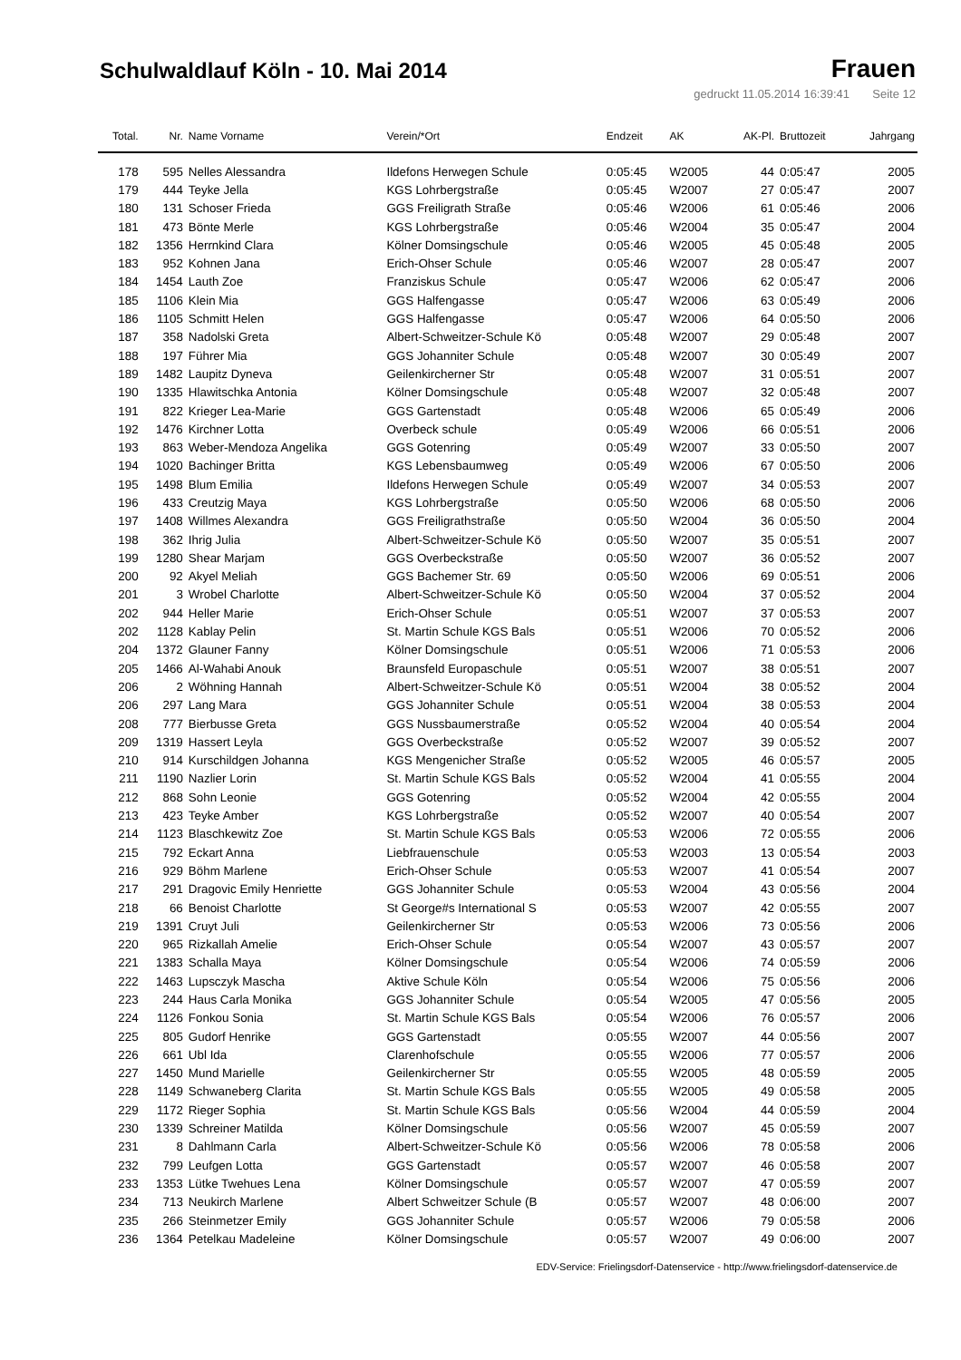Schulwaldlauf Köln - 10. Mai 2014
Frauen
gedruckt 11.05.2014 16:39:41 Seite 12
| Total. | Nr. | Name Vorname | Verein/*Ort | Endzeit | AK | AK-Pl. | Bruttozeit | Jahrgang |
| --- | --- | --- | --- | --- | --- | --- | --- | --- |
| 178 | 595 | Nelles Alessandra | Ildefons Herwegen Schule | 0:05:45 | W2005 | 44 | 0:05:47 | 2005 |
| 179 | 444 | Teyke Jella | KGS Lohrbergstraße | 0:05:45 | W2007 | 27 | 0:05:47 | 2007 |
| 180 | 131 | Schoser Frieda | GGS Freiligrath Straße | 0:05:46 | W2006 | 61 | 0:05:46 | 2006 |
| 181 | 473 | Bönte Merle | KGS Lohrbergstraße | 0:05:46 | W2004 | 35 | 0:05:47 | 2004 |
| 182 | 1356 | Herrnkind Clara | Kölner Domsingschule | 0:05:46 | W2005 | 45 | 0:05:48 | 2005 |
| 183 | 952 | Kohnen Jana | Erich-Ohser Schule | 0:05:46 | W2007 | 28 | 0:05:47 | 2007 |
| 184 | 1454 | Lauth Zoe | Franziskus Schule | 0:05:47 | W2006 | 62 | 0:05:47 | 2006 |
| 185 | 1106 | Klein Mia | GGS Halfengasse | 0:05:47 | W2006 | 63 | 0:05:49 | 2006 |
| 186 | 1105 | Schmitt Helen | GGS Halfengasse | 0:05:47 | W2006 | 64 | 0:05:50 | 2006 |
| 187 | 358 | Nadolski Greta | Albert-Schweitzer-Schule Kö | 0:05:48 | W2007 | 29 | 0:05:48 | 2007 |
| 188 | 197 | Führer Mia | GGS Johanniter Schule | 0:05:48 | W2007 | 30 | 0:05:49 | 2007 |
| 189 | 1482 | Laupitz Dyneva | Geilenkircherner Str | 0:05:48 | W2007 | 31 | 0:05:51 | 2007 |
| 190 | 1335 | Hlawitschka Antonia | Kölner Domsingschule | 0:05:48 | W2007 | 32 | 0:05:48 | 2007 |
| 191 | 822 | Krieger Lea-Marie | GGS Gartenstadt | 0:05:48 | W2006 | 65 | 0:05:49 | 2006 |
| 192 | 1476 | Kirchner Lotta | Overbeck schule | 0:05:49 | W2006 | 66 | 0:05:51 | 2006 |
| 193 | 863 | Weber-Mendoza Angelika | GGS Gotenring | 0:05:49 | W2007 | 33 | 0:05:50 | 2007 |
| 194 | 1020 | Bachinger Britta | KGS Lebensbaumweg | 0:05:49 | W2006 | 67 | 0:05:50 | 2006 |
| 195 | 1498 | Blum Emilia | Ildefons Herwegen Schule | 0:05:49 | W2007 | 34 | 0:05:53 | 2007 |
| 196 | 433 | Creutzig Maya | KGS Lohrbergstraße | 0:05:50 | W2006 | 68 | 0:05:50 | 2006 |
| 197 | 1408 | Willmes Alexandra | GGS Freiligrathstraße | 0:05:50 | W2004 | 36 | 0:05:50 | 2004 |
| 198 | 362 | Ihrig Julia | Albert-Schweitzer-Schule Kö | 0:05:50 | W2007 | 35 | 0:05:51 | 2007 |
| 199 | 1280 | Shear Marjam | GGS Overbeckstraße | 0:05:50 | W2007 | 36 | 0:05:52 | 2007 |
| 200 | 92 | Akyel Meliah | GGS Bachemer Str. 69 | 0:05:50 | W2006 | 69 | 0:05:51 | 2006 |
| 201 | 3 | Wrobel Charlotte | Albert-Schweitzer-Schule Kö | 0:05:50 | W2004 | 37 | 0:05:52 | 2004 |
| 202 | 944 | Heller Marie | Erich-Ohser Schule | 0:05:51 | W2007 | 37 | 0:05:53 | 2007 |
| 202 | 1128 | Kablay Pelin | St. Martin Schule KGS Bals | 0:05:51 | W2006 | 70 | 0:05:52 | 2006 |
| 204 | 1372 | Glauner Fanny | Kölner Domsingschule | 0:05:51 | W2006 | 71 | 0:05:53 | 2006 |
| 205 | 1466 | Al-Wahabi Anouk | Braunsfeld Europaschule | 0:05:51 | W2007 | 38 | 0:05:51 | 2007 |
| 206 | 2 | Wöhning Hannah | Albert-Schweitzer-Schule Kö | 0:05:51 | W2004 | 38 | 0:05:52 | 2004 |
| 206 | 297 | Lang Mara | GGS Johanniter Schule | 0:05:51 | W2004 | 38 | 0:05:53 | 2004 |
| 208 | 777 | Bierbusse Greta | GGS Nussbaumerstraße | 0:05:52 | W2004 | 40 | 0:05:54 | 2004 |
| 209 | 1319 | Hassert Leyla | GGS Overbeckstraße | 0:05:52 | W2007 | 39 | 0:05:52 | 2007 |
| 210 | 914 | Kurschildgen Johanna | KGS Mengenicher Straße | 0:05:52 | W2005 | 46 | 0:05:57 | 2005 |
| 211 | 1190 | Nazlier Lorin | St. Martin Schule KGS Bals | 0:05:52 | W2004 | 41 | 0:05:55 | 2004 |
| 212 | 868 | Sohn Leonie | GGS Gotenring | 0:05:52 | W2004 | 42 | 0:05:55 | 2004 |
| 213 | 423 | Teyke Amber | KGS Lohrbergstraße | 0:05:52 | W2007 | 40 | 0:05:54 | 2007 |
| 214 | 1123 | Blaschkewitz Zoe | St. Martin Schule KGS Bals | 0:05:53 | W2006 | 72 | 0:05:55 | 2006 |
| 215 | 792 | Eckart Anna | Liebfrauenschule | 0:05:53 | W2003 | 13 | 0:05:54 | 2003 |
| 216 | 929 | Böhm Marlene | Erich-Ohser Schule | 0:05:53 | W2007 | 41 | 0:05:54 | 2007 |
| 217 | 291 | Dragovic Emily Henriette | GGS Johanniter Schule | 0:05:53 | W2004 | 43 | 0:05:56 | 2004 |
| 218 | 66 | Benoist Charlotte | St George#s International S | 0:05:53 | W2007 | 42 | 0:05:55 | 2007 |
| 219 | 1391 | Cruyt Juli | Geilenkircherner Str | 0:05:53 | W2006 | 73 | 0:05:56 | 2006 |
| 220 | 965 | Rizkallah Amelie | Erich-Ohser Schule | 0:05:54 | W2007 | 43 | 0:05:57 | 2007 |
| 221 | 1383 | Schalla Maya | Kölner Domsingschule | 0:05:54 | W2006 | 74 | 0:05:59 | 2006 |
| 222 | 1463 | Lupsczyk Mascha | Aktive Schule Köln | 0:05:54 | W2006 | 75 | 0:05:56 | 2006 |
| 223 | 244 | Haus Carla Monika | GGS Johanniter Schule | 0:05:54 | W2005 | 47 | 0:05:56 | 2005 |
| 224 | 1126 | Fonkou Sonia | St. Martin Schule KGS Bals | 0:05:54 | W2006 | 76 | 0:05:57 | 2006 |
| 225 | 805 | Gudorf Henrike | GGS Gartenstadt | 0:05:55 | W2007 | 44 | 0:05:56 | 2007 |
| 226 | 661 | Ubl Ida | Clarenhofschule | 0:05:55 | W2006 | 77 | 0:05:57 | 2006 |
| 227 | 1450 | Mund Marielle | Geilenkircherner Str | 0:05:55 | W2005 | 48 | 0:05:59 | 2005 |
| 228 | 1149 | Schwaneberg Clarita | St. Martin Schule KGS Bals | 0:05:55 | W2005 | 49 | 0:05:58 | 2005 |
| 229 | 1172 | Rieger Sophia | St. Martin Schule KGS Bals | 0:05:56 | W2004 | 44 | 0:05:59 | 2004 |
| 230 | 1339 | Schreiner Matilda | Kölner Domsingschule | 0:05:56 | W2007 | 45 | 0:05:59 | 2007 |
| 231 | 8 | Dahlmann Carla | Albert-Schweitzer-Schule Kö | 0:05:56 | W2006 | 78 | 0:05:58 | 2006 |
| 232 | 799 | Leufgen Lotta | GGS Gartenstadt | 0:05:57 | W2007 | 46 | 0:05:58 | 2007 |
| 233 | 1353 | Lütke Twehues Lena | Kölner Domsingschule | 0:05:57 | W2007 | 47 | 0:05:59 | 2007 |
| 234 | 713 | Neukirch Marlene | Albert Schweitzer Schule (B | 0:05:57 | W2007 | 48 | 0:06:00 | 2007 |
| 235 | 266 | Steinmetzer Emily | GGS Johanniter Schule | 0:05:57 | W2006 | 79 | 0:05:58 | 2006 |
| 236 | 1364 | Petelkau Madeleine | Kölner Domsingschule | 0:05:57 | W2007 | 49 | 0:06:00 | 2007 |
EDV-Service: Frielingsdorf-Datenservice - http://www.frielingsdorf-datenservice.de